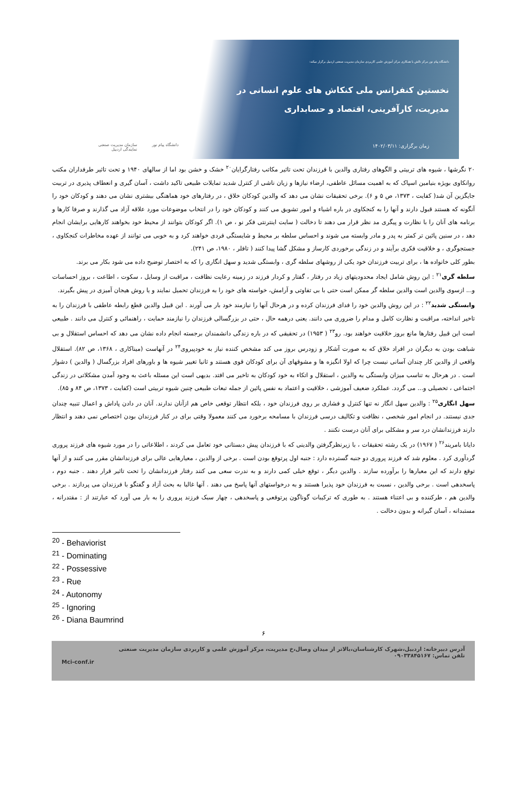دانشگاه پیام نور مرکز تالش با همکاری مرکز آموزش علمی کاربردی سازمان مدیریت صنعتی اردبیل برگزار میکند:
نخستین کنفرانس ملی کنکاش های علوم انسانی در
مدیریت، کارآفرینی، اقتصاد و حسابداری
زمان برگزاری: ۱۴۰۲/۰۳/۱۱
دانشگاه پیام نور سازمان مدیریت صنعتی
نمایندگی اردبیل
۲۰ نگرشها ، شیوه های تربیتی و الگوهای رفتاری والدین با فرزندان تحت تاثیر مکاتب رفتارگرایان<sup>۲۰</sup> خشک و خشن بود اما از سالهای ۱۹۴۰ و تحت تاثیر طرفداران مکتب روانکاوی بویژه بنیامین اسپاک که به اهمیت مسائل عاطفی، ارضاء نیازها و زیان ناشی از کنترل شدید تمایلات طبیعی تاکید داشت ، آسان گیری و انعطاف پذیری در تربیت جایگزین آن شد( کفایت ، ۱۳۷۳، ص ۵ و ۶). برخی تحقیقات نشان می دهد که والدین کودکان خلاق ، در رفتارهای خود هماهنگی بیشتری نشان می دهند و کودکان خود را آنگونه که هستند قبول دارند و آنها را به کنجکاوی در باره اشیاء و امور تشویق می کنند و کودکان خود را در انتخاب موضوعات مورد علاقه آزاد می گذارند و صرفا کارها و برنامه های آنان را با نظارت و پیگری مد نظر قرار می دهند تا دخالت ( سایت اینترنتی فکر نو ، ص ۱). اگر کودکان بتوانند از محیط خود بخواهند کارهایی برایشان انجام دهد ، در سنین پائین تر کمتر به پدر و مادر وابسته می شوند و احساس سلطه بر محیط و شایستگی فردی خواهند کرد و به خوبی می توانند از عهده مخاطرات کنجکاوی ، جستجوگری ، و خلاقیت فکری برآیند و در زندگی برخوردی کارساز و مشکل گشا پیدا کنند ( تافلر ، ۱۹۸۰، ص ۲۴۱).
بطور کلی خانواده ها ، برای تربیت فرزندان خود یکی از روشهای سلطه گری ، وابستگی شدید و سهل انگاری را که به اختصار توضیح داده می شود بکار می برند.
سلطه گری<sup>۲۱</sup> : این روش شامل ایجاد محدودیتهای زیاد در رفتار ، گفتار و کردار فرزند در زمینه رعایت نظافت ، مراقبت از وسایل ، سکوت ، اطاعت ، بروز احساسات و... ازسوی والدین است والدین سلطه گر ممکن است حتی با بی تفاوتی و آرامش، خواسته های خود را به فرزندان تحمیل نمایند و یا روش هیجان آمیزی در پیش بگیرند.
وابستگی شدید<sup>۲۲</sup> : در این روش والدین خود را فدای فرزندان کرده و در هرحال آنها را نیازمند خود بار می آورند . این قبیل والدین قطع رابطه عاطفی با فرزندان را به تاخیر انداخته، مراقبت و نظارت کامل و مدام را ضروری می دانند. یعنی درهمه حال ، حتی در بزرگسالی فرزندان را نیازمند حمایت ، راهنمائی و کنترل می دانند . طبیعی است این قبیل رفتارها مانع بروز خلاقیت خواهند بود. رو<sup>۲۳</sup> ( ۱۹۵۳) در تحقیقی که در باره زندگی دانشمندان برجسته انجام داده نشان می دهد که احساس استقلال و بی شباهت بودن به دیگران در افراد خلاق که به صورت آشکار و زودرس بروز می کند مشخص کننده نیاز به خودپیروی<sup>۲۴</sup> در آنهاست (میناکاری ، ۱۳۶۸، ص ۸۲). استقلال واقعی از والدین کار چندان آسانی نیست چرا که اولا انگیزه ها و مشوقهای آن برای کودکان قوی هستند و ثانیا تغییر شیوه ها و باورهای افراد بزرگسال ( والدین ) دشوار است . در هرحال به تناسب میزان وابستگی به والدین ، استقلال و اتکاء به خود کودکان به تاخیر می افتد. بدیهی است این مسئله باعث به وجود آمدن مشکلاتی در زندگی اجتماعی ، تحصیلی و... می گردد. عملکرد ضعیف آموزشی ، خلاقیت و اعتماد به نفس پائین از جمله تبعات طبیعی چنین شیوه تربیتی است (کفایت ، ۱۳۷۳، ص ۸۴ و ۸۵).
سهل انگاری<sup>۲۵</sup> : والدین سهل انگار نه تنها کنترل و فشاری بر روی فرزندان خود ، بلکه انتظار توقعی خاص هم ازآنان ندارند. آنان در دادن پاداش و اعمال تنبیه چندان جدی نیستند. در انجام امور شخصی ، نظافت و تکالیف درسی فرزندان با مسامحه برخورد می کنند معمولا وقتی برای در کنار فرزندان بودن اختصاص نمی دهند و انتظار دارند فرزندانشان درد سر و مشکلی برای آنان درست نکنند .
دایانا بامریند<sup>۲۶</sup> ( ۱۹۶۷) در یک رشته تحقیقات ، با زیرنظرگرفتن والدینی که با فرزندان پیش دبستانی خود تعامل می کردند ، اطلاعاتی را در مورد شیوه های فرزند پروری گردآوری کرد . معلوم شد که فرزند پروری دو جنبه گسترده دارد : جنبه اول پرتوقع بودن است . برخی از والدین ، معیارهایی عالی برای فرزندانشان مقرر می کنند و از آنها توقع دارند که این معیارها را برآورده سازند . والدین دیگر ، توقع خیلی کمی دارند و به ندرت سعی می کنند رفتار فرزندانشان را تحت تاثیر قرار دهند . جنبه دوم ، پاسخدهی است . برخی والدین ، نسبت به فرزندان خود پذیرا هستند و به درخواستهای آنها پاسخ می دهند . آنها غالبا به بحث آزاد و گفتگو با فرزندان می پردازند . برخی والدین هم ، طرکننده و بی اعتناء هستند . به طوری که ترکیبات گوناگون پرتوقعی و پاسخدهی ، چهار سبک فرزند پروری را به بار می آورد که عبارتند از : مقتدرانه ، مستبدانه ، آسان گیرانه و بدون دخالت .
<sup>20</sup> - Behaviorist
<sup>21</sup> - Dominating
<sup>22</sup> - Possessive
<sup>23</sup> - Rue
<sup>24</sup> - Autonomy
<sup>25</sup> - Ignoring
<sup>26</sup> - Diana Baumrind
۶
آدرس دبیرخانه: اردبیل،شهرک کارشناسان،بالاتر از میدان وصال،خ مدیریت، مرکز آموزش علمی و کاربردی سازمان مدیریت صنعتی
تلفن تماس: ۰۹۰۳۳۸۴۵۱۶۷
Mci-conf.ir